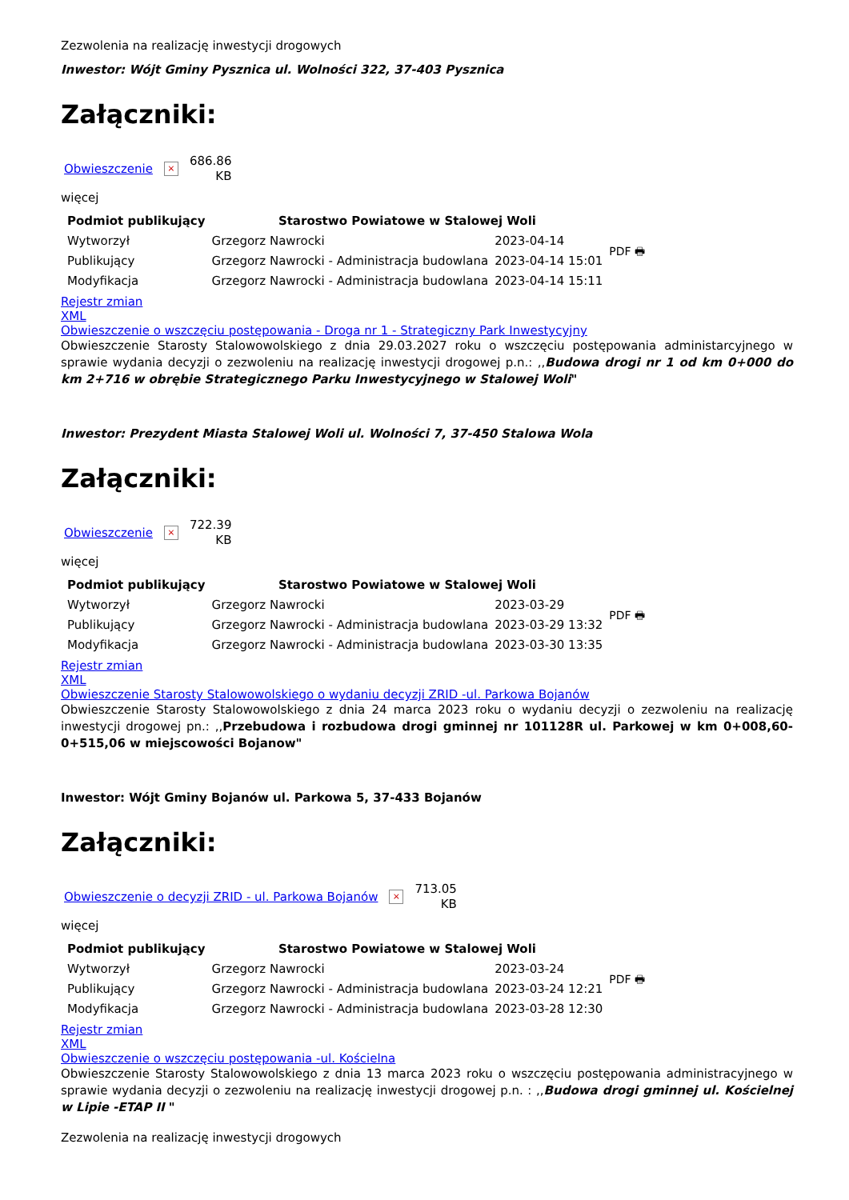Zezwolenia na realizację inwestycji drogowych
Inwestor: Wójt Gminy Pysznica ul. Wolności 322, 37-403 Pysznica
Załączniki:
Obwieszczenie × 686.86
KB
więcej
| Podmiot publikujący | Starostwo Powiatowe w Stalowej Woli | | PDF 🖶 |
| Wytworzył | Grzegorz Nawrocki | 2023-04-14 | |
| Publikujący | Grzegorz Nawrocki - Administracja budowlana | 2023-04-14 15:01 | |
| Modyfikacja | Grzegorz Nawrocki - Administracja budowlana | 2023-04-14 15:11 | |
Rejestr zmian
XML
Obwieszczenie o wszczęciu postępowania - Droga nr 1 - Strategiczny Park Inwestycyjny
Obwieszczenie Starosty Stalowowolskiego z dnia 29.03.2027 roku o wszczęciu postępowania administarcyjnego w sprawie wydania decyzji o zezwoleniu na realizację inwestycji drogowej p.n.: ,,Budowa drogi nr 1 od km 0+000 do km 2+716 w obrębie Strategicznego Parku Inwestycyjnego w Stalowej Woli"
Inwestor: Prezydent Miasta Stalowej Woli ul. Wolności 7, 37-450 Stalowa Wola
Załączniki:
Obwieszczenie × 722.39
KB
więcej
| Podmiot publikujący | Starostwo Powiatowe w Stalowej Woli | | PDF 🖶 |
| Wytworzył | Grzegorz Nawrocki | 2023-03-29 | |
| Publikujący | Grzegorz Nawrocki - Administracja budowlana | 2023-03-29 13:32 | |
| Modyfikacja | Grzegorz Nawrocki - Administracja budowlana | 2023-03-30 13:35 | |
Rejestr zmian
XML
Obwieszczenie Starosty Stalowowolskiego o wydaniu decyzji ZRID -ul. Parkowa Bojanów
Obwieszczenie Starosty Stalowowolskiego z dnia 24 marca 2023 roku o wydaniu decyzji o zezwoleniu na realizację inwestycji drogowej pn.: ,,Przebudowa i rozbudowa drogi gminnej nr 101128R ul. Parkowej w km 0+008,60-0+515,06 w miejscowości Bojanow"
Inwestor: Wójt Gminy Bojanów ul. Parkowa 5, 37-433 Bojanów
Załączniki:
Obwieszczenie o decyzji ZRID - ul. Parkowa Bojanów × 713.05
KB
więcej
| Podmiot publikujący | Starostwo Powiatowe w Stalowej Woli | | PDF 🖶 |
| Wytworzył | Grzegorz Nawrocki | 2023-03-24 | |
| Publikujący | Grzegorz Nawrocki - Administracja budowlana | 2023-03-24 12:21 | |
| Modyfikacja | Grzegorz Nawrocki - Administracja budowlana | 2023-03-28 12:30 | |
Rejestr zmian
XML
Obwieszczenie o wszczęciu postępowania -ul. Kościelna
Obwieszczenie Starosty Stalowowolskiego z dnia 13 marca 2023 roku o wszczęciu postępowania administracyjnego w sprawie wydania decyzji o zezwoleniu na realizację inwestycji drogowej p.n. : ,,Budowa drogi gminnej ul. Kościelnej w Lipie -ETAP II "
Zezwolenia na realizację inwestycji drogowych